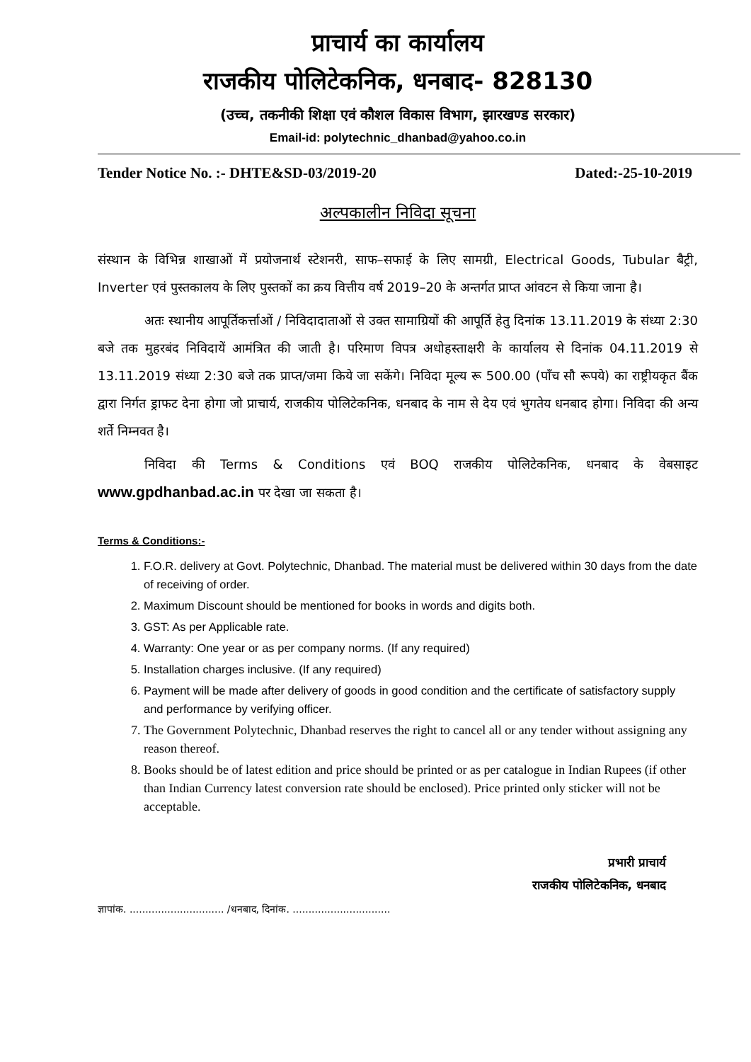प्राचार्य का कार्यालय
राजकीय पोलिटेकनिक, धनबाद- 828130
(उच्च, तकनीकी शिक्षा एवं कौशल विकास विभाग, झारखण्ड सरकार)
Email-id: polytechnic_dhanbad@yahoo.co.in
Tender Notice No. :- DHTE&SD-03/2019-20 Dated:-25-10-2019
अल्पकालीन निविदा सूचना
संस्थान के विभिन्न शाखाओं में प्रयोजनार्थ स्टेशनरी, साफ–सफाई के लिए सामग्री, Electrical Goods, Tubular बैट्री, Inverter एवं पुस्तकालय के लिए पुस्तकों का क्रय वित्तीय वर्ष 2019–20 के अन्तर्गत प्राप्त आंवटन से किया जाना है।
अतः स्थानीय आपूर्तिकर्त्ताओं / निविदादाताओं से उक्त सामाग्रियों की आपूर्ति हेतु दिनांक 13.11.2019 के संध्या 2:30 बजे तक मुहरबंद निविदायें आमंत्रित की जाती है। परिमाण विपत्र अधोहस्ताक्षरी के कार्यालय से दिनांक 04.11.2019 से 13.11.2019 संध्या 2:30 बजे तक प्राप्त/जमा किये जा सकेंगे। निविदा मूल्य रू 500.00 (पाँच सौ रूपये) का राष्ट्रीयकृत बैंक द्वारा निर्गत ड्राफट देना होगा जो प्राचार्य, राजकीय पोलिटेकनिक, धनबाद के नाम से देय एवं भुगतेय धनबाद होगा। निविदा की अन्य शर्ते निम्नवत है।
निविदा की Terms & Conditions एवं BOQ राजकीय पोलिटेकनिक, धनबाद के वेबसाइट www.gpdhanbad.ac.in पर देखा जा सकता है।
Terms & Conditions:-
1. F.O.R. delivery at Govt. Polytechnic, Dhanbad. The material must be delivered within 30 days from the date of receiving of order.
2. Maximum Discount should be mentioned for books in words and digits both.
3. GST: As per Applicable rate.
4. Warranty: One year or as per company norms. (If any required)
5. Installation charges inclusive. (If any required)
6. Payment will be made after delivery of goods in good condition and the certificate of satisfactory supply and performance by verifying officer.
7. The Government Polytechnic, Dhanbad reserves the right to cancel all or any tender without assigning any reason thereof.
8. Books should be of latest edition and price should be printed or as per catalogue in Indian Rupees (if other than Indian Currency latest conversion rate should be enclosed). Price printed only sticker will not be acceptable.
प्रभारी प्राचार्य
राजकीय पोलिटेकनिक, धनबाद
ज्ञापांक. .............................. /धनबाद, दिनांक. ...............................